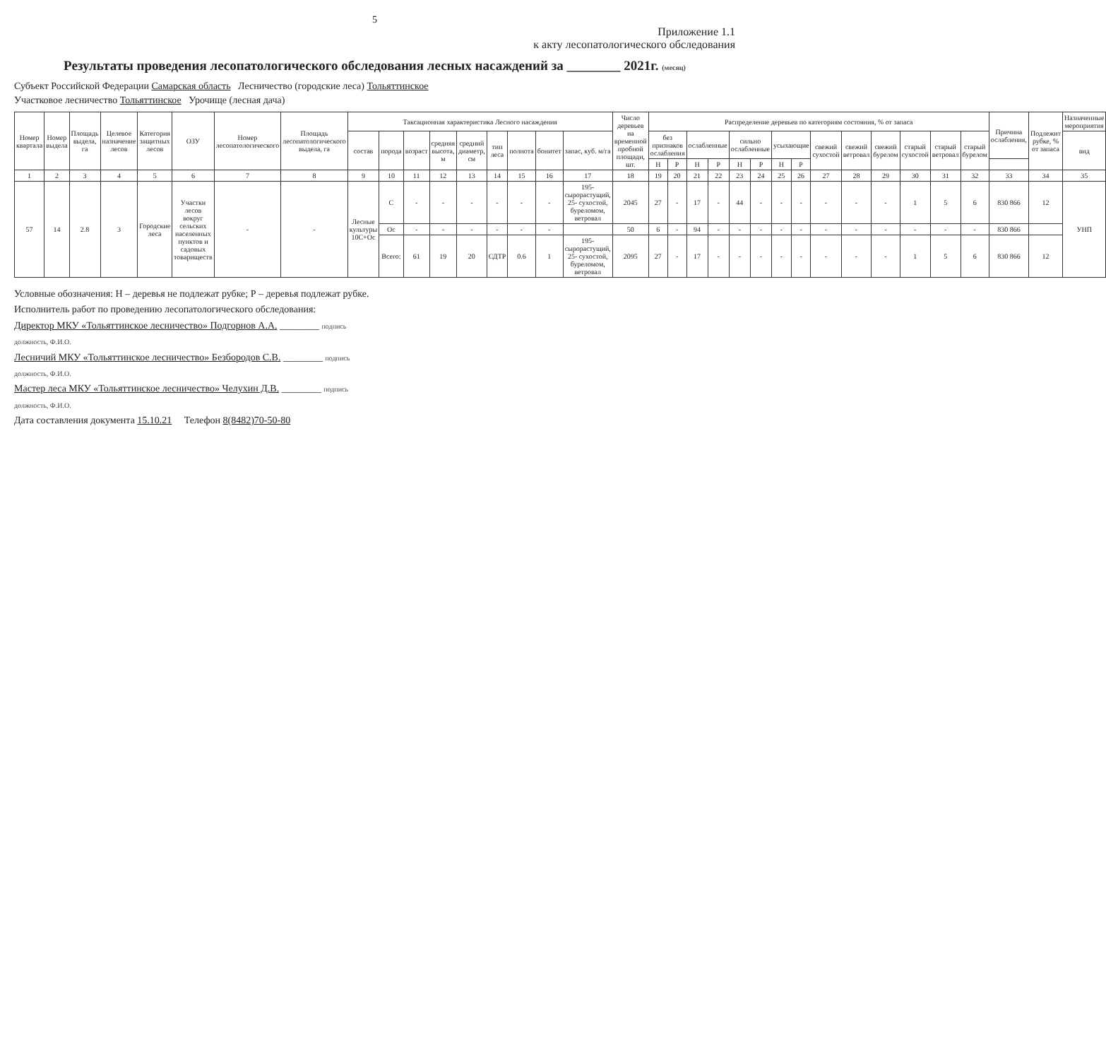5
Приложение 1.1
к акту лесопатологического обследования
Результаты проведения лесопатологического обследования лесных насаждений за ________ 2021г. (месяц)
Субъект Российской Федерации Самарская область Лесничество (городские леса) Тольяттинское
Участковое лесничество Тольяттинское Урочище (лесная дача)
| Номер квартала | Номер выдела | Площадь выдела, га | Целевое назначение лесов | Категория защитных лесов | ОЗУ | Номер лесопатологического | Площадь лесопатологического выдела, га | Таксационная характеристика Лесного насаждения | | | | | | | | | Число деревьев на временной пробной площади, шт. | Распределение деревьев по категориям состояния, % от запаса | | | | | | | | | | | | | | Причина ослабления, | Подлежит рубке, % от запаса | Назначенные мероприятия |
| --- | --- | --- | --- | --- | --- | --- | --- | --- | --- | --- | --- | --- | --- | --- | --- | --- | --- | --- | --- | --- | --- | --- | --- | --- | --- | --- | --- | --- | --- | --- | --- | --- | --- | --- |
| | | | | | | | | состав | порода | возраст | средняя высота, м | средний диаметр, см | тип леса | полнота | бонитет | запас, куб. м/га | | без признаков ослабления | | ослабленные | | сильно ослабленные | | усыхающие | | свежий сухостой | свежий ветровал | свежий бурелом | старый сухостой | старый ветровал | старый бурелом | | | вид |
| | | | | | | | | | | | | | | | | | | Н | Р | Н | Р | Н | Р | Н | Р | | | | | | | | | |
| 1 | 2 | 3 | 4 | 5 | 6 | 7 | 8 | 9 | 10 | 11 | 12 | 13 | 14 | 15 | 16 | 17 | 18 | 19 | 20 | 21 | 22 | 23 | 24 | 25 | 26 | 27 | 28 | 29 | 30 | 31 | 32 | 33 | 34 | 35 |
| 57 | 14 | 2.8 | 3 | Городские леса | Участки лесов вокруг сельских населенных пунктов и садовых товариществ | - | - | Лесные культуры 10С+Ос | С | - | - | - | - | - | - | 195-сырорастущий, 25- сухостой, буреломом, ветровал | 2045 | 27 | - | 17 | - | 44 | - | - | - | - | - | - | 1 | 5 | 6 | 830 866 | 12 | УНП |
| | | | | | | | | | Ос | - | - | - | - | - | - | | 50 | 6 | - | 94 | - | - | - | - | - | - | - | - | - | - | - | 830 866 | | |
| | | | | | | | | | Всего: | 61 | 19 | 20 | СДТР | 0.6 | 1 | 195-сырорастущий, 25- сухостой, буреломом, ветровал | 2095 | 27 | - | 17 | - | - | - | - | - | - | - | - | 1 | 5 | 6 | 830 866 | 12 | |
Условные обозначения: Н – деревья не подлежат рубке; Р – деревья подлежат рубке.
Исполнитель работ по проведению лесопатологического обследования:
Директор МКУ «Тольяттинское лесничество» Подгорнов А.А. ________ подпись
должность, Ф.И.О.
Лесничий МКУ «Тольяттинское лесничество» Безбородов С.В. ________ подпись
должность, Ф.И.О.
Мастер леса МКУ «Тольяттинское лесничество» Челухин Д.В. ________ подпись
должность, Ф.И.О.
Дата составления документа 15.10.21 Телефон 8(8482)70-50-80